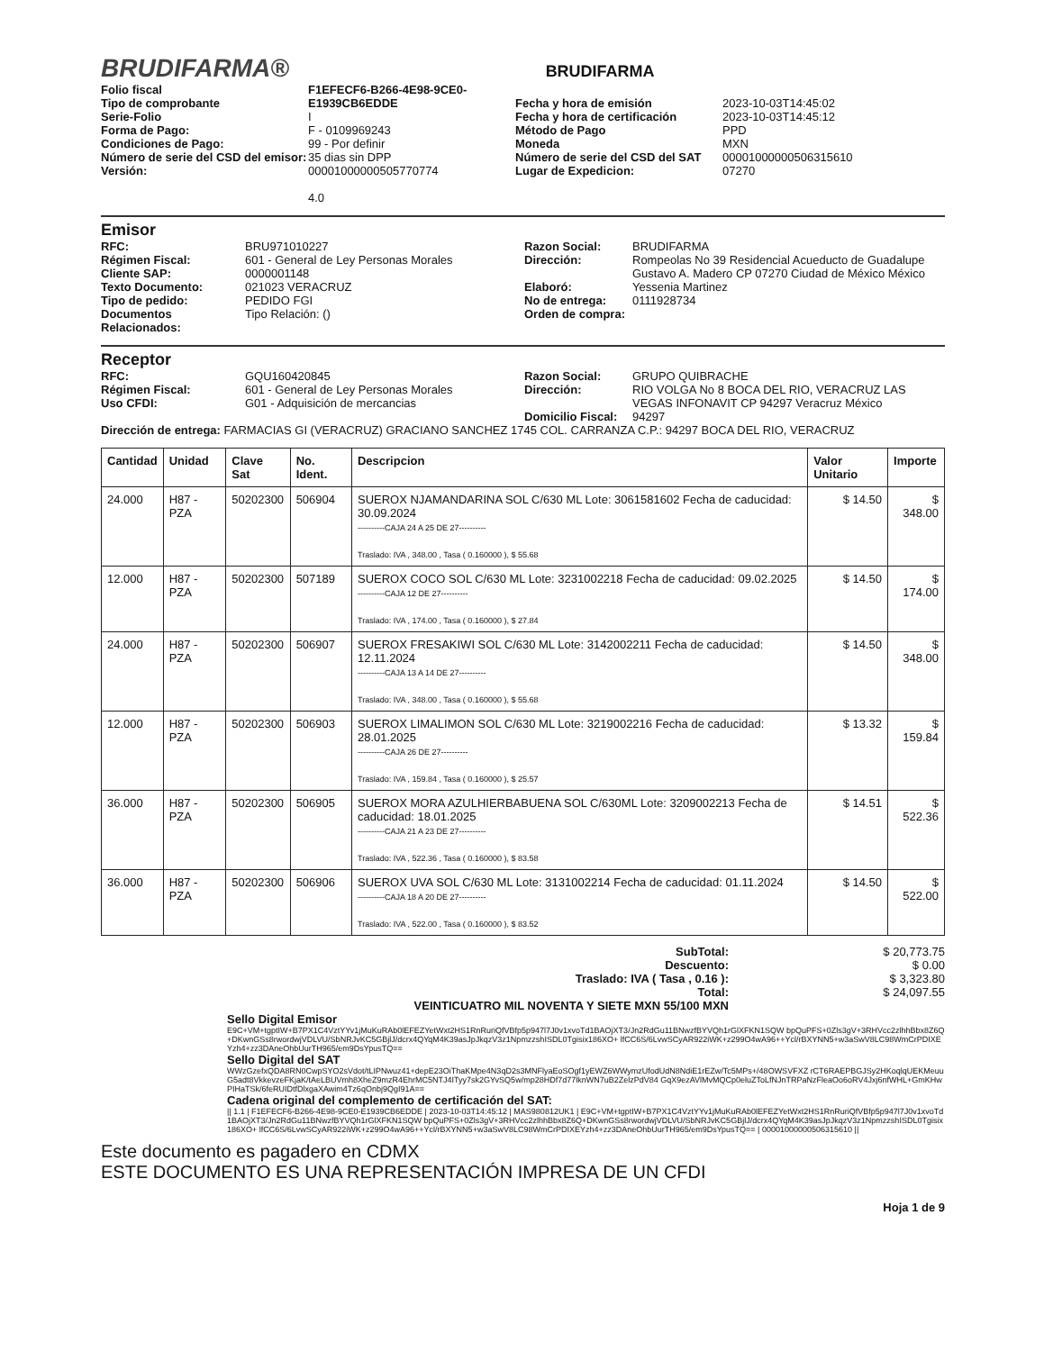BRUDIFARMA® BRUDIFARMA
Folio fiscal
Tipo de comprobante
Serie-Folio
Forma de Pago:
Condiciones de Pago:
Número de serie del CSD del emisor:
Versión:
F1EFECF6-B266-4E98-9CE0-E1939CB6EDDE
I
F - 0109969243
99 - Por definir
35 dias sin DPP
00001000000505770774
4.0
Fecha y hora de emisión
Fecha y hora de certificación
Método de Pago
Moneda
Número de serie del CSD del SAT
Lugar de Expedicion:
2023-10-03T14:45:02
2023-10-03T14:45:12
PPD
MXN
00001000000506315610
07270
Emisor
RFC:
Régimen Fiscal:
Cliente SAP:
Texto Documento:
Tipo de pedido:
Documentos Relacionados:
BRU971010227
601 - General de Ley Personas Morales
0000001148
021023 VERACRUZ
PEDIDO FGI
Tipo Relación: ()
Razon Social:
Dirección:
Elaboró:
No de entrega:
Orden de compra:
BRUDIFARMA
Rompeolas No 39 Residencial Acueducto de Guadalupe Gustavo A. Madero CP 07270 Ciudad de México México
Yessenia Martinez
0111928734
Receptor
RFC:
Régimen Fiscal:
Uso CFDI:
GQU160420845
601 - General de Ley Personas Morales
G01 - Adquisición de mercancias
Razon Social:
Dirección:
Domicilio Fiscal:
GRUPO QUIBRACHE
RIO VOLGA No 8 BOCA DEL RIO, VERACRUZ LAS VEGAS INFONAVIT CP 94297 Veracruz México
94297
Dirección de entrega: FARMACIAS GI (VERACRUZ) GRACIANO SANCHEZ 1745 COL. CARRANZA C.P.: 94297 BOCA DEL RIO, VERACRUZ
| Cantidad | Unidad | Clave Sat | No. Ident. | Descripcion | Valor Unitario | Importe |
| --- | --- | --- | --- | --- | --- | --- |
| 24.000 | H87 - PZA | 50202300 | 506904 | SUEROX NJAMANDARINA SOL C/630 ML Lote: 3061581602 Fecha de caducidad: 30.09.2024 ----------CAJA 24 A 25 DE 27---------- Traslado: IVA , 348.00 , Tasa ( 0.160000 ), $ 55.68 | $ 14.50 | $ 348.00 |
| 12.000 | H87 - PZA | 50202300 | 507189 | SUEROX COCO SOL C/630 ML Lote: 3231002218 Fecha de caducidad: 09.02.2025 ----------CAJA 12 DE 27---------- Traslado: IVA , 174.00 , Tasa ( 0.160000 ), $ 27.84 | $ 14.50 | $ 174.00 |
| 24.000 | H87 - PZA | 50202300 | 506907 | SUEROX FRESAKIWI SOL C/630 ML Lote: 3142002211 Fecha de caducidad: 12.11.2024 ----------CAJA 13 A 14 DE 27---------- Traslado: IVA , 348.00 , Tasa ( 0.160000 ), $ 55.68 | $ 14.50 | $ 348.00 |
| 12.000 | H87 - PZA | 50202300 | 506903 | SUEROX LIMALIMON SOL C/630 ML Lote: 3219002216 Fecha de caducidad: 28.01.2025 ----------CAJA 26 DE 27---------- Traslado: IVA , 159.84 , Tasa ( 0.160000 ), $ 25.57 | $ 13.32 | $ 159.84 |
| 36.000 | H87 - PZA | 50202300 | 506905 | SUEROX MORA AZULHIERBABUENA SOL C/630ML Lote: 3209002213 Fecha de caducidad: 18.01.2025 ----------CAJA 21 A 23 DE 27---------- Traslado: IVA , 522.36 , Tasa ( 0.160000 ), $ 83.58 | $ 14.51 | $ 522.36 |
| 36.000 | H87 - PZA | 50202300 | 506906 | SUEROX UVA SOL C/630 ML Lote: 3131002214 Fecha de caducidad: 01.11.2024 ----------CAJA 18 A 20 DE 27---------- Traslado: IVA , 522.00 , Tasa ( 0.160000 ), $ 83.52 | $ 14.50 | $ 522.00 |
SubTotal:
Descuento:
Traslado: IVA ( Tasa , 0.16 ):
Total:
VEINTICUATRO MIL NOVENTA Y SIETE MXN 55/100 MXN
$ 20,773.75
$ 0.00
$ 3,323.80
$ 24,097.55
Sello Digital Emisor
E9C+VM+tgptIW+B7PX1C4VztYYv1jMuKuRAb0lEFEZYetWxt2HS1RnRuriQfVBfp5p947l7J0v1xvoTd1BAOjXT3/Jn2RdGu11BNwzfBYVQh1rGlXFKN1SQW bpQuPFS+0Zls3gV+3RHVcc2zlhhBbx8Z6Q+DKwnGSs8rwordwjVDLVU/SbNRJvKC5GBjlJ/dcrx4QYqM4K39asJpJkqzV3z1NpmzzshISDL0Tgisix186XO+ lfCC6S/6LvwSCyAR922iWK+z299O4wA96++Ycl/rBXYNN5+w3aSwV8LC98WmCrPDIXEYzh4+zz3DAneOhbUurTH965/em9DsYpusTQ==
Sello Digital del SAT
WWzGzefxQDA8RN0CwpSYO2sVdot/tLIPNwuz41+depE23OiThaKMpe4N3qD2s3MNFlyaEoSOgf1yEWZ6WWymzUfodUdN8NdiE1rEZw/Tc5MPs+/48OWSVFXZ rCT6RAEPBGJSy2HKoqlqUEKMeuuG5adt8VkkevzeFKjaK/tAeLBUVmh8XheZ9mzR4EhrMC5NTJ4ITyy7sk2GYvSQ5w/mp28HDf7d77lknWN7uB2ZelzPdV84 GqX9ezAVlMvMQCp0eluZToLfNJnTRPaNzFleaOo6oRV4Jxj6nfWHL+GmKHwPIHaTSk/6feRUIDtfDlxgaXAwim4Tz6qOnbj9QgI91A==
Cadena original del complemento de certificación del SAT:
|| 1.1 | F1EFECF6-B266-4E98-9CE0-E1939CB6EDDE | 2023-10-03T14:45:12 | MAS980812UK1 | E9C+VM+tgptIW+B7PX1C4VztYYv1jMuKuRAb0lEFEZYetWxt2HS1RnRuriQfVBfp5p947l7J0v1xvoTd1BAOjXT3/Jn2RdGu11BNwzfBYVQh1rGlXFKN1SQW bpQuPFS+0Zls3gV+3RHVcc2zlhhBbx8Z6Q+DKwnGSs8rwordwjVDLVU/SbNRJvKC5GBjlJ/dcrx4QYqM4K39asJpJkqzV3z1NpmzzshISDL0Tgisix186XO+ lfCC6S/6LvwSCyAR922iWK+z299O4wA96++Ycl/rBXYNN5+w3aSwV8LC98WmCrPDIXEYzh4+zz3DAneOhbUurTH965/em9DsYpusTQ== | 00001000000506315610 ||
Este documento es pagadero en CDMX
ESTE DOCUMENTO ES UNA REPRESENTACIÓN IMPRESA DE UN CFDI
Hoja 1 de 9